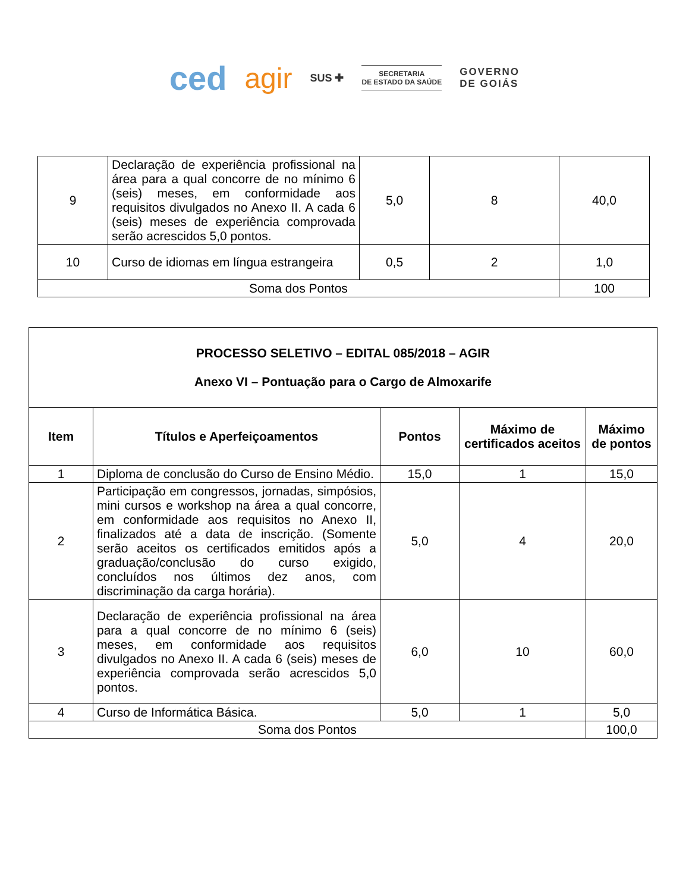ced agir SUS ✚
SECRETARIA
DE ESTADO DA SAÚDE
GOVERNO
DE GOIÁS
| 9 | Declaração de experiência profissional na área para a qual concorre de no mínimo 6 (seis) meses, em conformidade aos requisitos divulgados no Anexo II. A cada 6 (seis) meses de experiência comprovada serão acrescidos 5,0 pontos. | 5,0 | 8 | 40,0 |
| 10 | Curso de idiomas em língua estrangeira | 0,5 | 2 | 1,0 |
| Soma dos Pontos | | | | 100 |
| PROCESSO SELETIVO – EDITAL 085/2018 – AGIR Anexo VI – Pontuação para o Cargo de Almoxarife | | | | |
| --- | --- | --- | --- | --- |
| Item | Títulos e Aperfeiçoamentos | Pontos | Máximo de certificados aceitos | Máximo de pontos |
| 1 | Diploma de conclusão do Curso de Ensino Médio. | 15,0 | 1 | 15,0 |
| 2 | Participação em congressos, jornadas, simpósios, mini cursos e workshop na área a qual concorre, em conformidade aos requisitos no Anexo II, finalizados até a data de inscrição. (Somente serão aceitos os certificados emitidos após a graduação/conclusão do curso exigido, concluídos nos últimos dez anos, com discriminação da carga horária). | 5,0 | 4 | 20,0 |
| 3 | Declaração de experiência profissional na área para a qual concorre de no mínimo 6 (seis) meses, em conformidade aos requisitos divulgados no Anexo II. A cada 6 (seis) meses de experiência comprovada serão acrescidos 5,0 pontos. | 6,0 | 10 | 60,0 |
| 4 | Curso de Informática Básica. | 5,0 | 1 | 5,0 |
| Soma dos Pontos | | | | 100,0 |